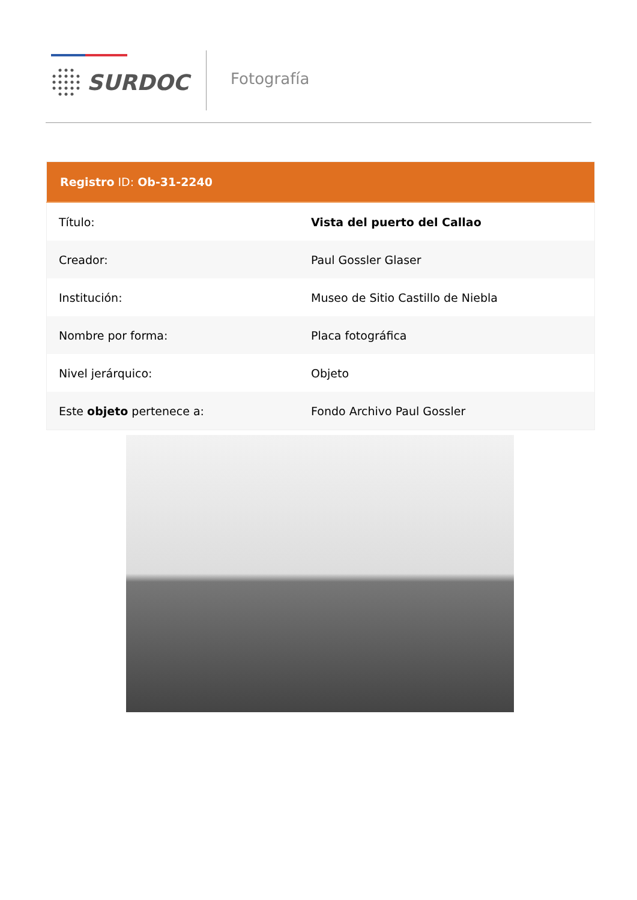SURDOC Fotografía
| Registro ID: Ob-31-2240 | |
| --- | --- |
| Título: | Vista del puerto del Callao |
| Creador: | Paul Gossler Glaser |
| Institución: | Museo de Sitio Castillo de Niebla |
| Nombre por forma: | Placa fotográfica |
| Nivel jerárquico: | Objeto |
| Este objeto pertenece a: | Fondo Archivo Paul Gossler |